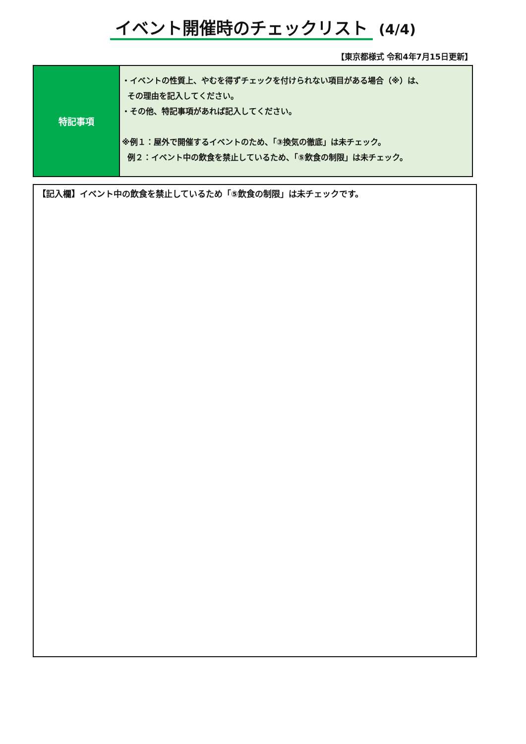イベント開催時のチェックリスト (4/4)
【東京都様式 令和4年7月15日更新】
| 特記事項 | ・イベントの性質上、やむを得ずチェックを付けられない項目がある場合（※）は、 その理由を記入してください。 ・その他、特記事項があれば記入してください。 ※例１：屋外で開催するイベントのため、「③換気の徹底」は未チェック。 例２：イベント中の飲食を禁止しているため、「⑤飲食の制限」は未チェック。 |
【記入欄】イベント中の飲食を禁止しているため「⑤飲食の制限」は未チェックです。